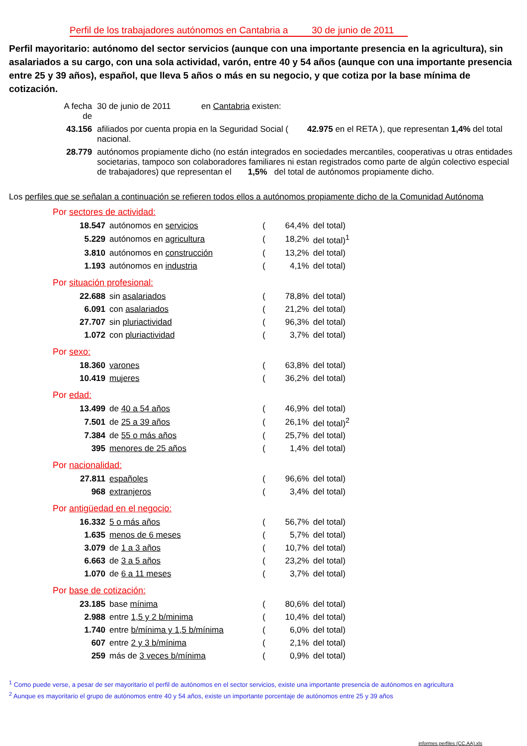Perfil de los trabajadores autónomos en Cantabria a 30 de junio de 2011
Perfil mayoritario: autónomo del sector servicios (aunque con una importante presencia en la agricultura), sin asalariados a su cargo, con una sola actividad, varón, entre 40 y 54 años (aunque con una importante presencia entre 25 y 39 años), español, que lleva 5 años o más en su negocio, y que cotiza por la base mínima de cotización.
| A fecha de | 30 de junio de 2011 en Cantabria existen: |
| 43.156 | afiliados por cuenta propia en la Seguridad Social ( 42.975 en el RETA ), que representan 1,4% del total nacional. |
| 28.779 | autónomos propiamente dicho (no están integrados en sociedades mercantiles, cooperativas u otras entidades societarias, tampoco son colaboradores familiares ni estan registrados como parte de algún colectivo especial de trabajadores) que representan el 1,5% del total de autónomos propiamente dicho. |
Los perfiles que se señalan a continuación se refieren todos ellos a autónomos propiamente dicho de la Comunidad Autónoma
Por sectores de actividad:
| 18.547 | autónomos en servicios | ( | 64,4% | del total) |
| 5.229 | autónomos en agricultura | ( | 18,2% | del total)<sup>1</sup> |
| 3.810 | autónomos en construcción | ( | 13,2% | del total) |
| 1.193 | autónomos en industria | ( | 4,1% | del total) |
Por situación profesional:
| 22.688 | sin asalariados | ( | 78,8% | del total) |
| 6.091 | con asalariados | ( | 21,2% | del total) |
| 27.707 | sin pluriactividad | ( | 96,3% | del total) |
| 1.072 | con pluriactividad | ( | 3,7% | del total) |
Por sexo:
| 18.360 | varones | ( | 63,8% | del total) |
| 10.419 | mujeres | ( | 36,2% | del total) |
Por edad:
| 13.499 | de 40 a 54 años | ( | 46,9% | del total) |
| 7.501 | de 25 a 39 años | ( | 26,1% | del total)<sup>2</sup> |
| 7.384 | de 55 o más años | ( | 25,7% | del total) |
| 395 | menores de 25 años | ( | 1,4% | del total) |
Por nacionalidad:
| 27.811 | españoles | ( | 96,6% | del total) |
| 968 | extranjeros | ( | 3,4% | del total) |
Por antigüedad en el negocio:
| 16.332 | 5 o más años | ( | 56,7% | del total) |
| 1.635 | menos de 6 meses | ( | 5,7% | del total) |
| 3.079 | de 1 a 3 años | ( | 10,7% | del total) |
| 6.663 | de 3 a 5 años | ( | 23,2% | del total) |
| 1.070 | de 6 a 11 meses | ( | 3,7% | del total) |
Por base de cotización:
| 23.185 | base mínima | ( | 80,6% | del total) |
| 2.988 | entre 1,5 y 2 b/minima | ( | 10,4% | del total) |
| 1.740 | entre b/mínima y 1,5 b/mínima | ( | 6,0% | del total) |
| 607 | entre 2 y 3 b/mínima | ( | 2,1% | del total) |
| 259 | más de 3 veces b/mínima | ( | 0,9% | del total) |
<sup>1</sup> Como puede verse, a pesar de ser mayoritario el perfil de autónomos en el sector servicios, existe una importante presencia de autónomos en agricultura
<sup>2</sup> Aunque es mayoritario el grupo de autónomos entre 40 y 54 años, existe un importante porcentaje de autónomos entre 25 y 39 años
informes perfiles (CC.AA).xls